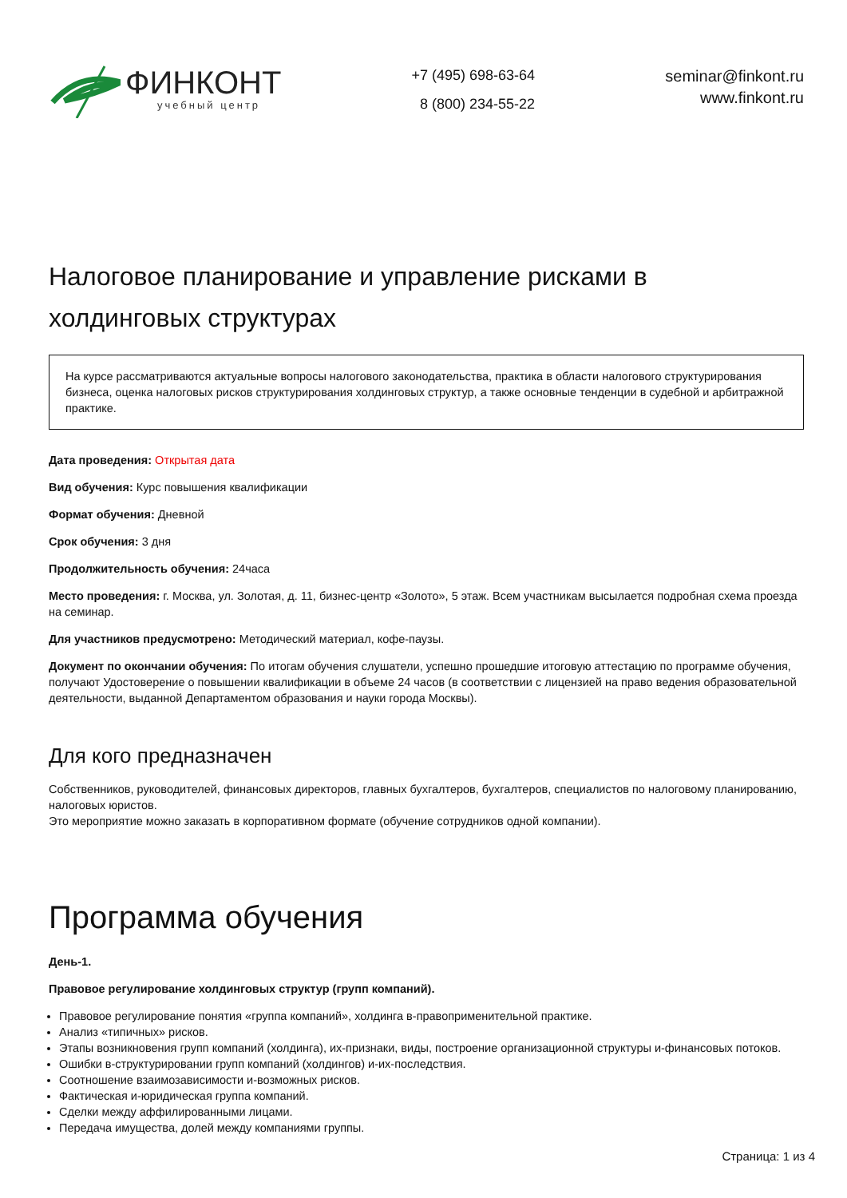ФИНКОНТ
учебный центр
+7 (495) 698-63-64
8 (800) 234-55-22
seminar@finkont.ru
www.finkont.ru
Налоговое планирование и управление рисками в холдинговых структурах
На курсе рассматриваются актуальные вопросы налогового законодательства, практика в области налогового структурирования бизнеса, оценка налоговых рисков структурирования холдинговых структур, а также основные тенденции в судебной и арбитражной практике.
Дата проведения: Открытая дата
Вид обучения: Курс повышения квалификации
Формат обучения: Дневной
Срок обучения: 3 дня
Продолжительность обучения: 24часа
Место проведения: г. Москва, ул. Золотая, д. 11, бизнес-центр «Золото», 5 этаж. Всем участникам высылается подробная схема проезда на семинар.
Для участников предусмотрено: Методический материал, кофе-паузы.
Документ по окончании обучения: По итогам обучения слушатели, успешно прошедшие итоговую аттестацию по программе обучения, получают Удостоверение о повышении квалификации в объеме 24 часов (в соответствии с лицензией на право ведения образовательной деятельности, выданной Департаментом образования и науки города Москвы).
Для кого предназначен
Собственников, руководителей, финансовых директоров, главных бухгалтеров, бухгалтеров, специалистов по налоговому планированию, налоговых юристов.
Это мероприятие можно заказать в корпоративном формате (обучение сотрудников одной компании).
Программа обучения
День-1.
Правовое регулирование холдинговых структур (групп компаний).
Правовое регулирование понятия «группа компаний», холдинга в-правоприменительной практике.
Анализ «типичных» рисков.
Этапы возникновения групп компаний (холдинга), их-признаки, виды, построение организационной структуры и-финансовых потоков.
Ошибки в-структурировании групп компаний (холдингов) и-их-последствия.
Соотношение взаимозависимости и-возможных рисков.
Фактическая и-юридическая группа компаний.
Сделки между аффилированными лицами.
Передача имущества, долей между компаниями группы.
Страница: 1 из 4